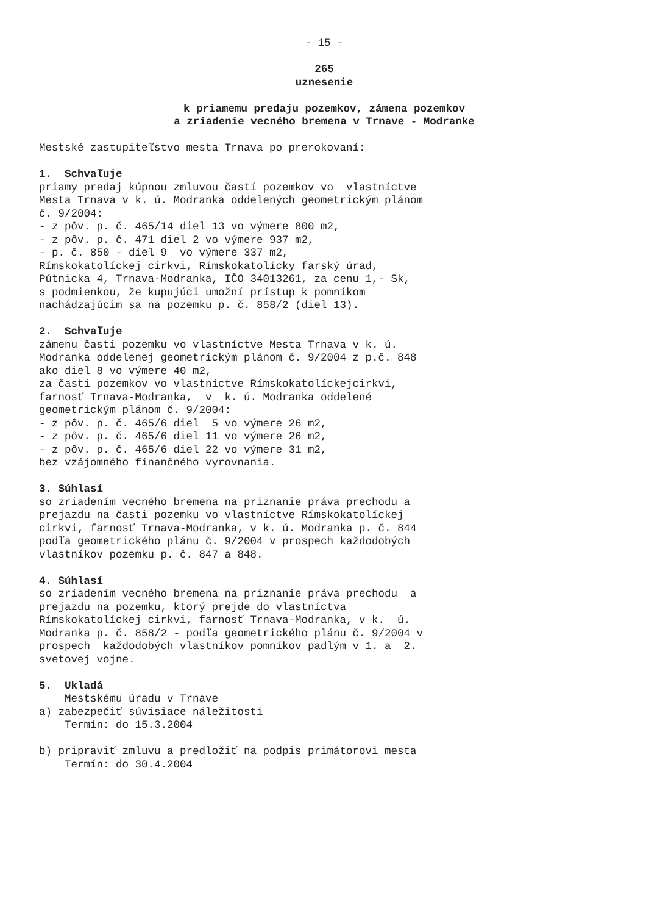- 15 -
265
uznesenie
k priamemu predaju pozemkov, zámena pozemkov
a zriadenie vecného bremena v Trnave - Modranke
Mestské zastupiteľstvo mesta Trnava po prerokovaní:
1. Schvaľuje
priamy predaj kúpnou zmluvou častí pozemkov vo vlastníctve Mesta Trnava v k. ú. Modranka oddelených geometrickým plánom č. 9/2004: - z pôv. p. č. 465/14 diel 13 vo výmere 800 m2, - z pôv. p. č. 471 diel 2 vo výmere 937 m2, - p. č. 850 - diel 9 vo výmere 337 m2, Rímskokatolíckej cirkvi, Rímskokatolícky farský úrad, Pútnicka 4, Trnava-Modranka, IČO 34013261, za cenu 1,- Sk, s podmienkou, že kupujúci umožní prístup k pomníkom nachádzajúcim sa na pozemku p. č. 858/2 (diel 13).
2. Schvaľuje
zámenu časti pozemku vo vlastníctve Mesta Trnava v k. ú. Modranka oddelenej geometrickým plánom č. 9/2004 z p.č. 848 ako diel 8 vo výmere 40 m2, za časti pozemkov vo vlastníctve Rímskokatolíckejcirkvi, farnosť Trnava-Modranka, v k. ú. Modranka oddelené geometrickým plánom č. 9/2004: - z pôv. p. č. 465/6 diel 5 vo výmere 26 m2, - z pôv. p. č. 465/6 diel 11 vo výmere 26 m2, - z pôv. p. č. 465/6 diel 22 vo výmere 31 m2, bez vzájomného finančného vyrovnania.
3. Súhlasí
so zriadením vecného bremena na priznanie práva prechodu a prejazdu na časti pozemku vo vlastníctve Rímskokatolíckej cirkvi, farnosť Trnava-Modranka, v k. ú. Modranka p. č. 844 podľa geometrického plánu č. 9/2004 v prospech každodobých vlastníkov pozemku p. č. 847 a 848.
4. Súhlasí
so zriadením vecného bremena na priznanie práva prechodu a prejazdu na pozemku, ktorý prejde do vlastníctva Rímskokatolíckej cirkvi, farnosť Trnava-Modranka, v k. ú. Modranka p. č. 858/2 - podľa geometrického plánu č. 9/2004 v prospech každodobých vlastníkov pomníkov padlým v 1. a 2. svetovej vojne.
5. Ukladá
Mestskému úradu v Trnave a) zabezpečiť súvisiace náležitosti Termín: do 15.3.2004
b) pripraviť zmluvu a predložiť na podpis primátorovi mesta Termín: do 30.4.2004